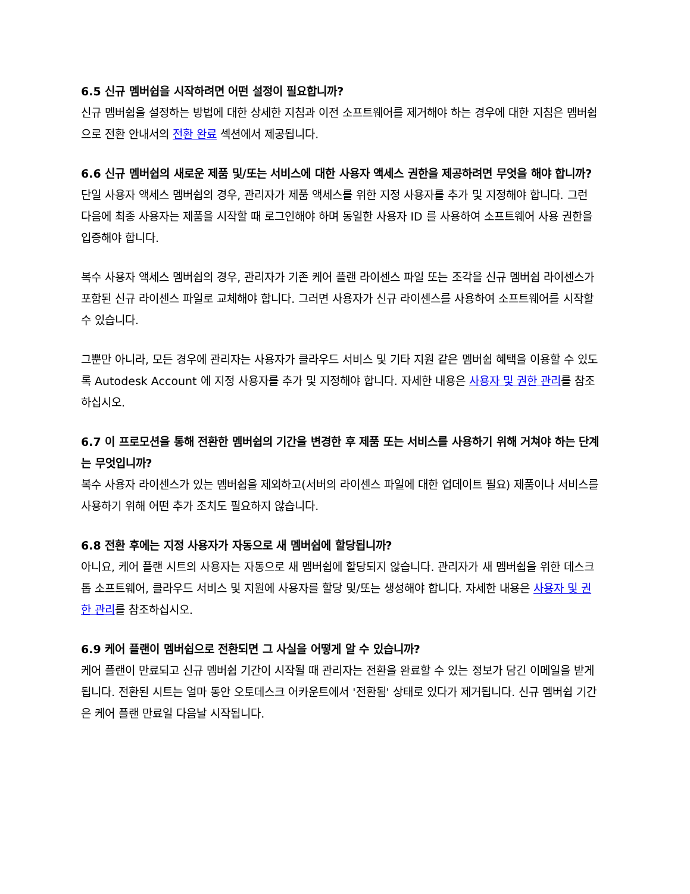6.5 신규 멤버쉽을 시작하려면 어떤 설정이 필요합니까?
신규 멤버쉽을 설정하는 방법에 대한 상세한 지침과 이전 소프트웨어를 제거해야 하는 경우에 대한 지침은 멤버쉽으로 전환 안내서의 전환 완료 섹션에서 제공됩니다.
6.6 신규 멤버쉽의 새로운 제품 및/또는 서비스에 대한 사용자 액세스 권한을 제공하려면 무엇을 해야 합니까?
단일 사용자 액세스 멤버쉽의 경우, 관리자가 제품 액세스를 위한 지정 사용자를 추가 및 지정해야 합니다. 그런 다음에 최종 사용자는 제품을 시작할 때 로그인해야 하며 동일한 사용자 ID 를 사용하여 소프트웨어 사용 권한을 입증해야 합니다.
복수 사용자 액세스 멤버쉽의 경우, 관리자가 기존 케어 플랜 라이센스 파일 또는 조각을 신규 멤버쉽 라이센스가 포함된 신규 라이센스 파일로 교체해야 합니다. 그러면 사용자가 신규 라이센스를 사용하여 소프트웨어를 시작할 수 있습니다.
그뿐만 아니라, 모든 경우에 관리자는 사용자가 클라우드 서비스 및 기타 지원 같은 멤버쉽 혜택을 이용할 수 있도록 Autodesk Account 에 지정 사용자를 추가 및 지정해야 합니다. 자세한 내용은 사용자 및 권한 관리를 참조하십시오.
6.7 이 프로모션을 통해 전환한 멤버쉽의 기간을 변경한 후 제품 또는 서비스를 사용하기 위해 거쳐야 하는 단계는 무엇입니까?
복수 사용자 라이센스가 있는 멤버쉽을 제외하고(서버의 라이센스 파일에 대한 업데이트 필요) 제품이나 서비스를 사용하기 위해 어떤 추가 조치도 필요하지 않습니다.
6.8 전환 후에는 지정 사용자가 자동으로 새 멤버쉽에 할당됩니까?
아니요, 케어 플랜 시트의 사용자는 자동으로 새 멤버쉽에 할당되지 않습니다. 관리자가 새 멤버쉽을 위한 데스크톱 소프트웨어, 클라우드 서비스 및 지원에 사용자를 할당 및/또는 생성해야 합니다. 자세한 내용은 사용자 및 권한 관리를 참조하십시오.
6.9 케어 플랜이 멤버쉽으로 전환되면 그 사실을 어떻게 알 수 있습니까?
케어 플랜이 만료되고 신규 멤버쉽 기간이 시작될 때 관리자는 전환을 완료할 수 있는 정보가 담긴 이메일을 받게 됩니다. 전환된 시트는 얼마 동안 오토데스크 어카운트에서 '전환됨' 상태로 있다가 제거됩니다. 신규 멤버쉽 기간은 케어 플랜 만료일 다음날 시작됩니다.